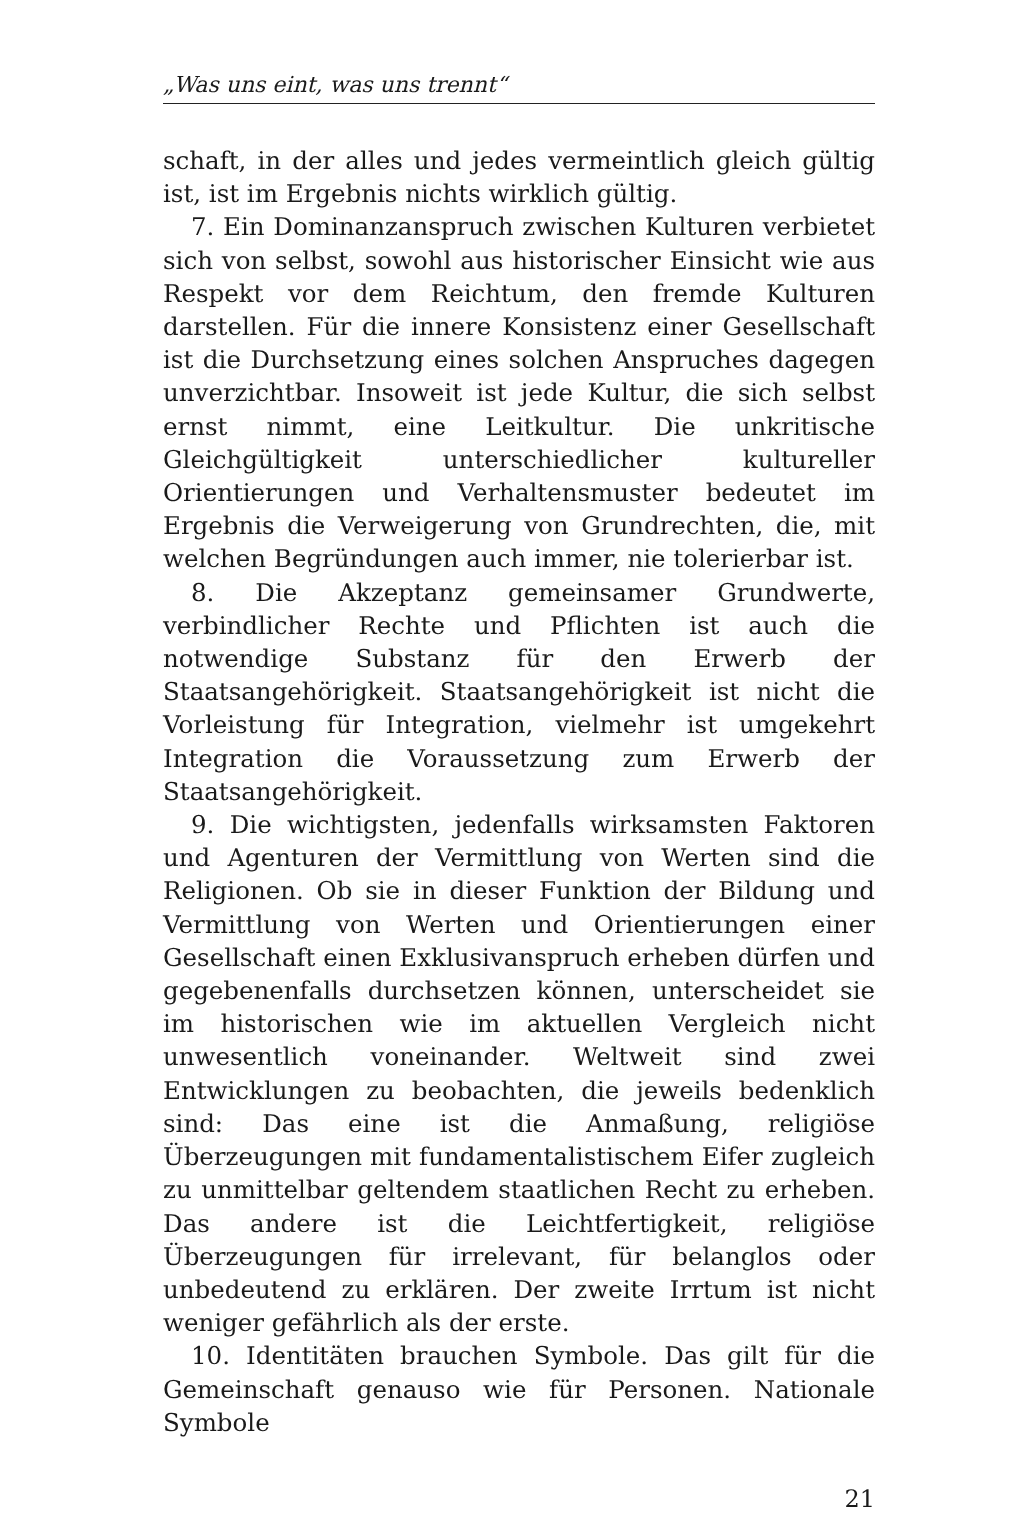„Was uns eint, was uns trennt“
schaft, in der alles und jedes vermeintlich gleich gültig ist, ist im Ergebnis nichts wirklich gültig.
7. Ein Dominanzanspruch zwischen Kulturen verbietet sich von selbst, sowohl aus historischer Einsicht wie aus Respekt vor dem Reichtum, den fremde Kulturen darstellen. Für die innere Konsistenz einer Gesellschaft ist die Durchsetzung eines solchen Anspruches dagegen unverzichtbar. Insoweit ist jede Kultur, die sich selbst ernst nimmt, eine Leitkultur. Die unkritische Gleichgültigkeit unterschiedlicher kultureller Orientierungen und Verhaltensmuster bedeutet im Ergebnis die Verweigerung von Grundrechten, die, mit welchen Begründungen auch immer, nie tolerierbar ist.
8. Die Akzeptanz gemeinsamer Grundwerte, verbindlicher Rechte und Pflichten ist auch die notwendige Substanz für den Erwerb der Staatsangehörigkeit. Staatsangehörigkeit ist nicht die Vorleistung für Integration, vielmehr ist umgekehrt Integration die Voraussetzung zum Erwerb der Staatsangehörigkeit.
9. Die wichtigsten, jedenfalls wirksamsten Faktoren und Agenturen der Vermittlung von Werten sind die Religionen. Ob sie in dieser Funktion der Bildung und Vermittlung von Werten und Orientierungen einer Gesellschaft einen Exklusivanspruch erheben dürfen und gegebenenfalls durchsetzen können, unterscheidet sie im historischen wie im aktuellen Vergleich nicht unwesentlich voneinander. Weltweit sind zwei Entwicklungen zu beobachten, die jeweils bedenklich sind: Das eine ist die Anmaßung, religiöse Überzeugungen mit fundamentalistischem Eifer zugleich zu unmittelbar geltendem staatlichen Recht zu erheben. Das andere ist die Leichtfertigkeit, religiöse Überzeugungen für irrelevant, für belanglos oder unbedeutend zu erklären. Der zweite Irrtum ist nicht weniger gefährlich als der erste.
10. Identitäten brauchen Symbole. Das gilt für die Gemeinschaft genauso wie für Personen. Nationale Symbole
21